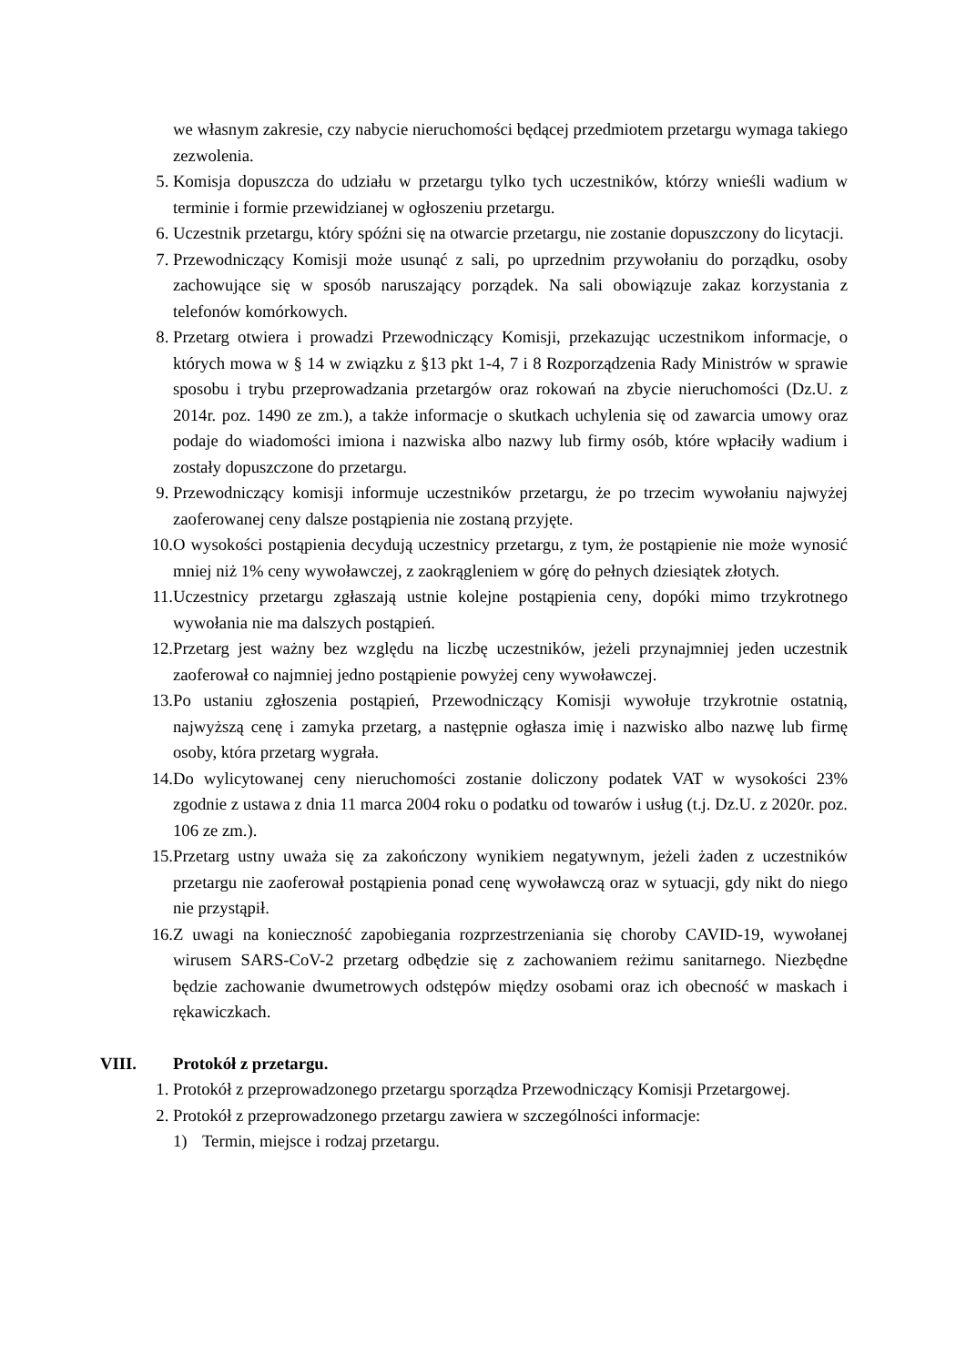we własnym zakresie, czy nabycie nieruchomości będącej przedmiotem przetargu wymaga takiego zezwolenia.
5. Komisja dopuszcza do udziału w przetargu tylko tych uczestników, którzy wnieśli wadium w terminie i formie przewidzianej w ogłoszeniu przetargu.
6. Uczestnik przetargu, który spóźni się na otwarcie przetargu, nie zostanie dopuszczony do licytacji.
7. Przewodniczący Komisji może usunąć z sali, po uprzednim przywołaniu do porządku, osoby zachowujące się w sposób naruszający porządek. Na sali obowiązuje zakaz korzystania z telefonów komórkowych.
8. Przetarg otwiera i prowadzi Przewodniczący Komisji, przekazując uczestnikom informacje, o których mowa w § 14 w związku z §13 pkt 1-4, 7 i 8 Rozporządzenia Rady Ministrów w sprawie sposobu i trybu przeprowadzania przetargów oraz rokowań na zbycie nieruchomości (Dz.U. z 2014r. poz. 1490 ze zm.), a także informacje o skutkach uchylenia się od zawarcia umowy oraz podaje do wiadomości imiona i nazwiska albo nazwy lub firmy osób, które wpłaciły wadium i zostały dopuszczone do przetargu.
9. Przewodniczący komisji informuje uczestników przetargu, że po trzecim wywołaniu najwyżej zaoferowanej ceny dalsze postąpienia nie zostaną przyjęte.
10. O wysokości postąpienia decydują uczestnicy przetargu, z tym, że postąpienie nie może wynosić mniej niż 1% ceny wywoławczej, z zaokrągleniem w górę do pełnych dziesiątek złotych.
11. Uczestnicy przetargu zgłaszają ustnie kolejne postąpienia ceny, dopóki mimo trzykrotnego wywołania nie ma dalszych postąpień.
12. Przetarg jest ważny bez względu na liczbę uczestników, jeżeli przynajmniej jeden uczestnik zaoferował co najmniej jedno postąpienie powyżej ceny wywoławczej.
13. Po ustaniu zgłoszenia postąpień, Przewodniczący Komisji wywołuje trzykrotnie ostatnią, najwyższą cenę i zamyka przetarg, a następnie ogłasza imię i nazwisko albo nazwę lub firmę osoby, która przetarg wygrała.
14. Do wylicytowanej ceny nieruchomości zostanie doliczony podatek VAT w wysokości 23% zgodnie z ustawa z dnia 11 marca 2004 roku o podatku od towarów i usług (t.j. Dz.U. z 2020r. poz. 106 ze zm.).
15. Przetarg ustny uważa się za zakończony wynikiem negatywnym, jeżeli żaden z uczestników przetargu nie zaoferował postąpienia ponad cenę wywoławczą oraz w sytuacji, gdy nikt do niego nie przystąpił.
16. Z uwagi na konieczność zapobiegania rozprzestrzeniania się choroby CAVID-19, wywołanej wirusem SARS-CoV-2 przetarg odbędzie się z zachowaniem reżimu sanitarnego. Niezbędne będzie zachowanie dwumetrowych odstępów między osobami oraz ich obecność w maskach i rękawiczkach.
VIII. Protokół z przetargu.
1. Protokół z przeprowadzonego przetargu sporządza Przewodniczący Komisji Przetargowej.
2. Protokół z przeprowadzonego przetargu zawiera w szczególności informacje:
1) Termin, miejsce i rodzaj przetargu.